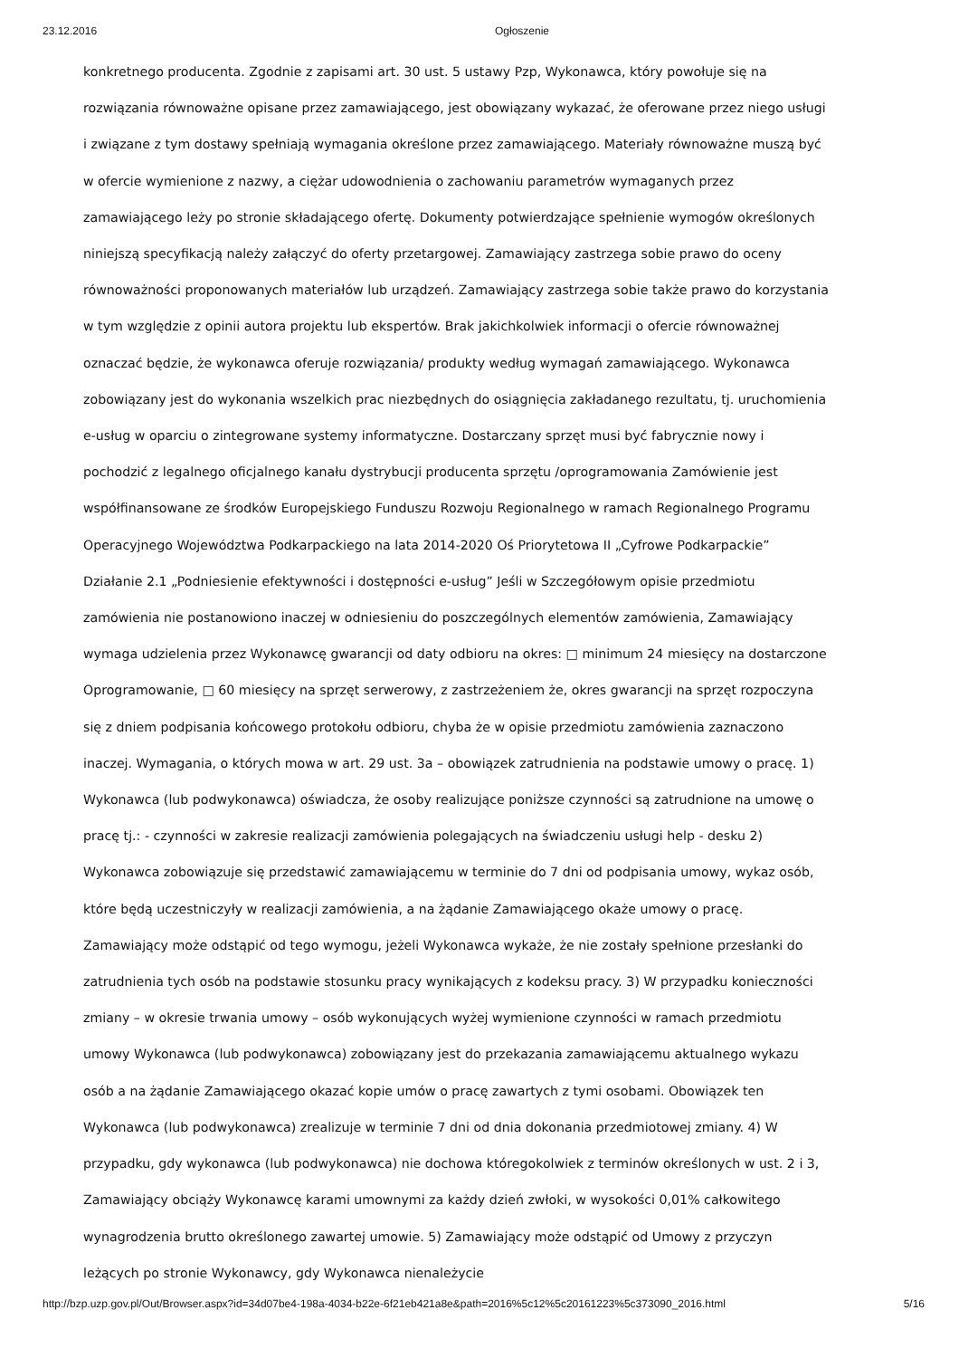23.12.2016 Ogłoszenie
konkretnego producenta. Zgodnie z zapisami art. 30 ust. 5 ustawy Pzp, Wykonawca, który powołuje się na rozwiązania równoważne opisane przez zamawiającego, jest obowiązany wykazać, że oferowane przez niego usługi i związane z tym dostawy spełniają wymagania określone przez zamawiającego. Materiały równoważne muszą być w ofercie wymienione z nazwy, a ciężar udowodnienia o zachowaniu parametrów wymaganych przez zamawiającego leży po stronie składającego ofertę. Dokumenty potwierdzające spełnienie wymogów określonych niniejszą specyfikacją należy załączyć do oferty przetargowej. Zamawiający zastrzega sobie prawo do oceny równoważności proponowanych materiałów lub urządzeń. Zamawiający zastrzega sobie także prawo do korzystania w tym względzie z opinii autora projektu lub ekspertów. Brak jakichkolwiek informacji o ofercie równoważnej oznaczać będzie, że wykonawca oferuje rozwiązania/ produkty według wymagań zamawiającego. Wykonawca zobowiązany jest do wykonania wszelkich prac niezbędnych do osiągnięcia zakładanego rezultatu, tj. uruchomienia e-usług w oparciu o zintegrowane systemy informatyczne. Dostarczany sprzęt musi być fabrycznie nowy i pochodzić z legalnego oficjalnego kanału dystrybucji producenta sprzętu /oprogramowania Zamówienie jest współfinansowane ze środków Europejskiego Funduszu Rozwoju Regionalnego w ramach Regionalnego Programu Operacyjnego Województwa Podkarpackiego na lata 2014-2020 Oś Priorytetowa II „Cyfrowe Podkarpackie” Działanie 2.1 „Podniesienie efektywności i dostępności e-usług” Jeśli w Szczegółowym opisie przedmiotu zamówienia nie postanowiono inaczej w odniesieniu do poszczególnych elementów zamówienia, Zamawiający wymaga udzielenia przez Wykonawcę gwarancji od daty odbioru na okres: □ minimum 24 miesięcy na dostarczone Oprogramowanie, □ 60 miesięcy na sprzęt serwerowy, z zastrzeżeniem że, okres gwarancji na sprzęt rozpoczyna się z dniem podpisania końcowego protokołu odbioru, chyba że w opisie przedmiotu zamówienia zaznaczono inaczej. Wymagania, o których mowa w art. 29 ust. 3a – obowiązek zatrudnienia na podstawie umowy o pracę. 1) Wykonawca (lub podwykonawca) oświadcza, że osoby realizujące poniższe czynności są zatrudnione na umowę o pracę tj.: - czynności w zakresie realizacji zamówienia polegających na świadczeniu usługi help - desku 2) Wykonawca zobowiązuje się przedstawić zamawiającemu w terminie do 7 dni od podpisania umowy, wykaz osób, które będą uczestniczyły w realizacji zamówienia, a na żądanie Zamawiającego okaże umowy o pracę. Zamawiający może odstąpić od tego wymogu, jeżeli Wykonawca wykaże, że nie zostały spełnione przesłanki do zatrudnienia tych osób na podstawie stosunku pracy wynikających z kodeksu pracy. 3) W przypadku konieczności zmiany – w okresie trwania umowy – osób wykonujących wyżej wymienione czynności w ramach przedmiotu umowy Wykonawca (lub podwykonawca) zobowiązany jest do przekazania zamawiającemu aktualnego wykazu osób a na żądanie Zamawiającego okazać kopie umów o pracę zawartych z tymi osobami. Obowiązek ten Wykonawca (lub podwykonawca) zrealizuje w terminie 7 dni od dnia dokonania przedmiotowej zmiany. 4) W przypadku, gdy wykonawca (lub podwykonawca) nie dochowa któregokolwiek z terminów określonych w ust. 2 i 3, Zamawiający obciąży Wykonawcę karami umownymi za każdy dzień zwłoki, w wysokości 0,01% całkowitego wynagrodzenia brutto określonego zawartej umowie. 5) Zamawiający może odstąpić od Umowy z przyczyn leżących po stronie Wykonawcy, gdy Wykonawca nienależycie
http://bzp.uzp.gov.pl/Out/Browser.aspx?id=34d07be4-198a-4034-b22e-6f21eb421a8e&path=2016%5c12%5c20161223%5c373090_2016.html 5/16